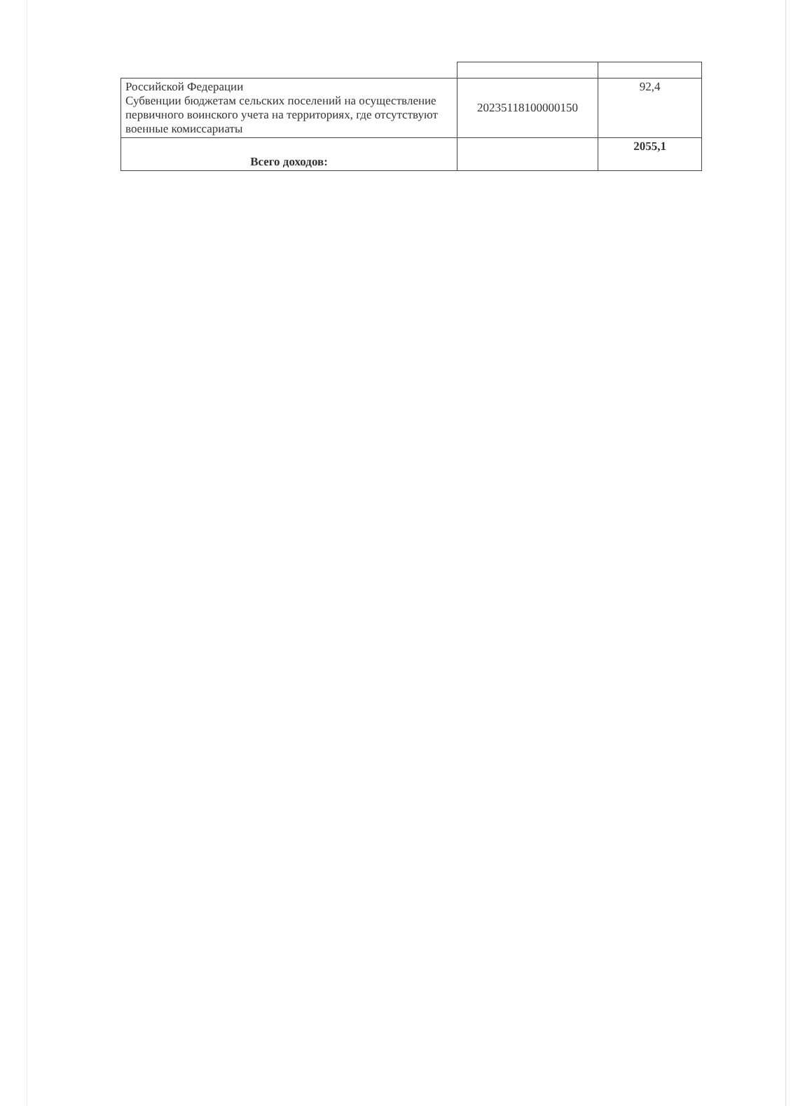| Российской Федерации Субвенции бюджетам сельских поселений на осуществление первичного воинского учета на территориях, где отсутствуют военные комиссариаты | 20235118100000150 | 92,4 |
| Всего доходов: | | 2055,1 |